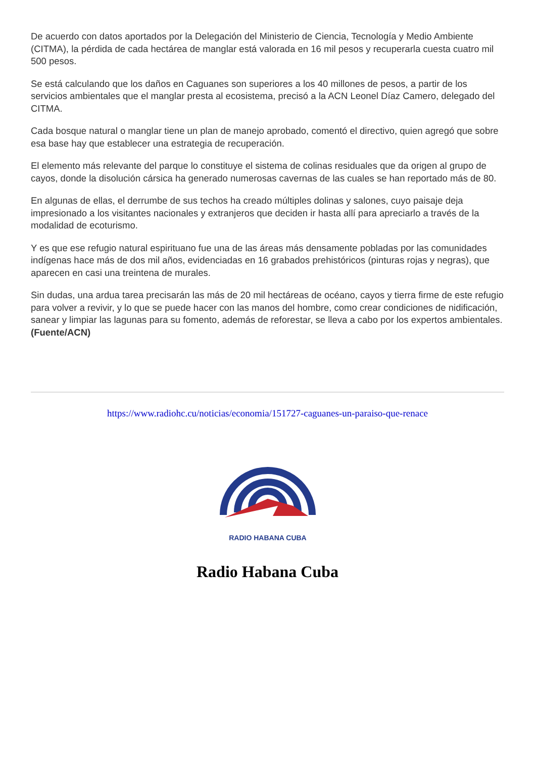De acuerdo con datos aportados por la Delegación del Ministerio de Ciencia, Tecnología y Medio Ambiente (CITMA), la pérdida de cada hectárea de manglar está valorada en 16 mil pesos y recuperarla cuesta cuatro mil 500 pesos.
Se está calculando que los daños en Caguanes son superiores a los 40 millones de pesos, a partir de los servicios ambientales que el manglar presta al ecosistema, precisó a la ACN Leonel Díaz Camero, delegado del CITMA.
Cada bosque natural o manglar tiene un plan de manejo aprobado, comentó el directivo, quien agregó que sobre esa base hay que establecer una estrategia de recuperación.
El elemento más relevante del parque lo constituye el sistema de colinas residuales que da origen al grupo de cayos, donde la disolución cársica ha generado numerosas cavernas de las cuales se han reportado más de 80.
En algunas de ellas, el derrumbe de sus techos ha creado múltiples dolinas y salones, cuyo paisaje deja impresionado a los visitantes nacionales y extranjeros que deciden ir hasta allí para apreciarlo a través de la modalidad de ecoturismo.
Y es que ese refugio natural espirituano fue una de las áreas más densamente pobladas por las comunidades indígenas hace más de dos mil años, evidenciadas en 16 grabados prehistóricos (pinturas rojas y negras), que aparecen en casi una treintena de murales.
Sin dudas, una ardua tarea precisarán las más de 20 mil hectáreas de océano, cayos y tierra firme de este refugio para volver a revivir, y lo que se puede hacer con las manos del hombre, como crear condiciones de nidificación, sanear y limpiar las lagunas para su fomento, además de reforestar, se lleva a cabo por los expertos ambientales. (Fuente/ACN)
https://www.radiohc.cu/noticias/economia/151727-caguanes-un-paraiso-que-renace
RADIO HABANA CUBA
Radio Habana Cuba